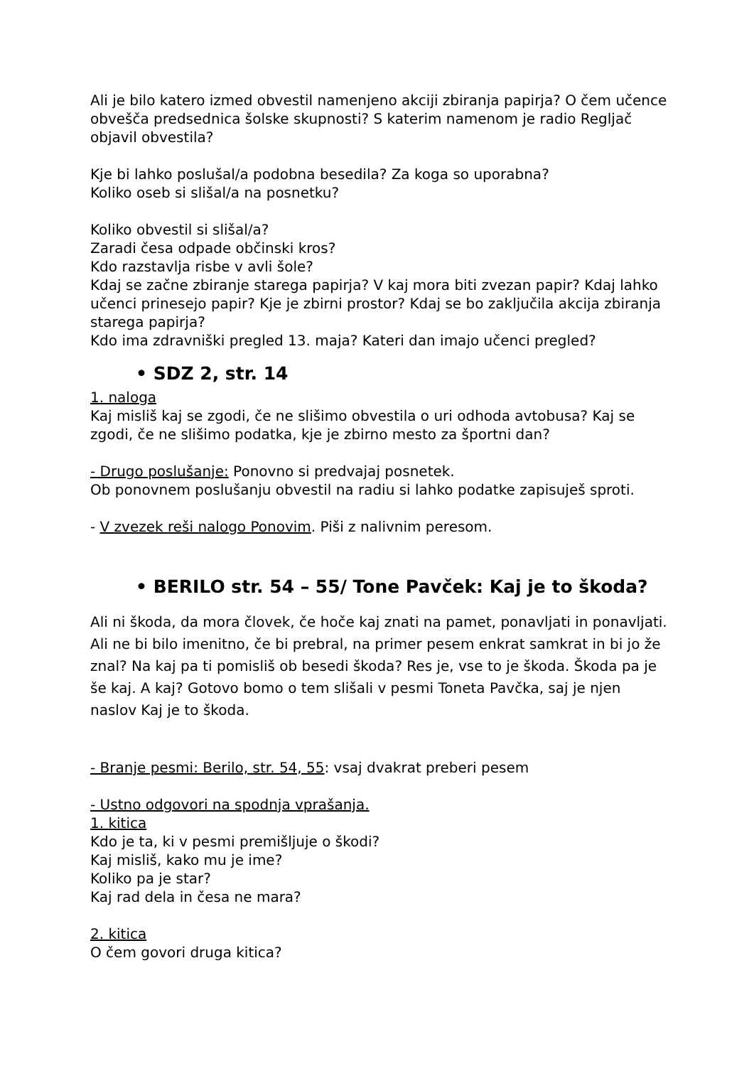Ali je bilo katero izmed obvestil namenjeno akciji zbiranja papirja? O čem učence obvešča predsednica šolske skupnosti? S katerim namenom je radio Regljač objavil obvestila?
Kje bi lahko poslušal/a podobna besedila? Za koga so uporabna?
Koliko oseb si slišal/a na posnetku?
Koliko obvestil si slišal/a?
Zaradi česa odpade občinski kros?
Kdo razstavlja risbe v avli šole?
Kdaj se začne zbiranje starega papirja? V kaj mora biti zvezan papir? Kdaj lahko učenci prinesejo papir? Kje je zbirni prostor? Kdaj se bo zaključila akcija zbiranja starega papirja?
Kdo ima zdravniški pregled 13. maja? Kateri dan imajo učenci pregled?
• SDZ 2, str. 14
1. naloga
Kaj misliš kaj se zgodi, če ne slišimo obvestila o uri odhoda avtobusa? Kaj se zgodi, če ne slišimo podatka, kje je zbirno mesto za športni dan?
- Drugo poslušanje: Ponovno si predvajaj posnetek.
Ob ponovnem poslušanju obvestil na radiu si lahko podatke zapisuješ sproti.
- V zvezek reši nalogo Ponovim. Piši z nalivnim peresom.
• BERILO str. 54 – 55/ Tone Pavček: Kaj je to škoda?
Ali ni škoda, da mora človek, če hoče kaj znati na pamet, ponavljati in ponavljati. Ali ne bi bilo imenitno, če bi prebral, na primer pesem enkrat samkrat in bi jo že znal? Na kaj pa ti pomisliš ob besedi škoda? Res je, vse to je škoda. Škoda pa je še kaj. A kaj? Gotovo bomo o tem slišali v pesmi Toneta Pavčka, saj je njen naslov Kaj je to škoda.
- Branje pesmi: Berilo, str. 54, 55: vsaj dvakrat preberi pesem
- Ustno odgovori na spodnja vprašanja.
1. kitica
Kdo je ta, ki v pesmi premišljuje o škodi?
Kaj misliš, kako mu je ime?
Koliko pa je star?
Kaj rad dela in česa ne mara?
2. kitica
O čem govori druga kitica?